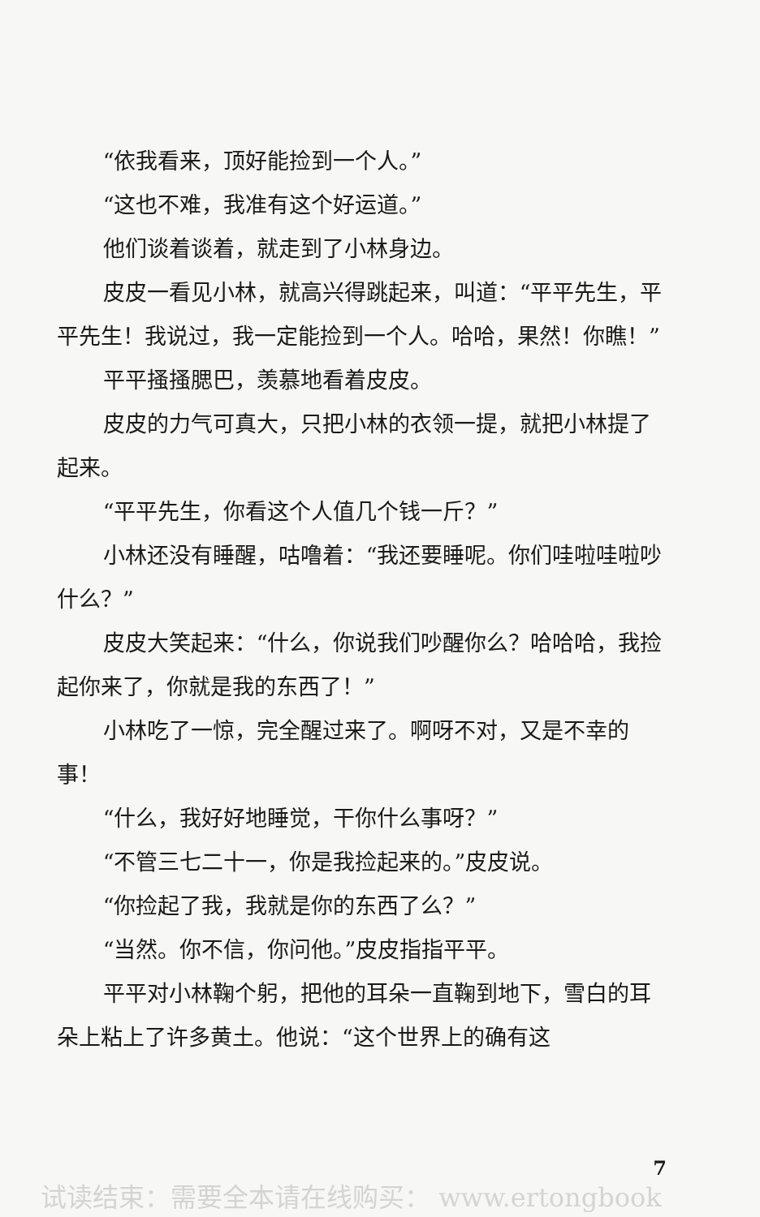“依我看来，顶好能捡到一个人。”
“这也不难，我准有这个好运道。”
他们谈着谈着，就走到了小林身边。
皮皮一看见小林，就高兴得跳起来，叫道：“平平先生，平平先生！我说过，我一定能捡到一个人。哈哈，果然！你瞧！”
平平搔搔腮巴，羡慕地看着皮皮。
皮皮的力气可真大，只把小林的衣领一提，就把小林提了起来。
“平平先生，你看这个人值几个钱一斤？”
小林还没有睡醒，咕噜着：“我还要睡呢。你们哇啦哇啦吵什么？”
皮皮大笑起来：“什么，你说我们吵醒你么？哈哈哈，我捡起你来了，你就是我的东西了！”
小林吃了一惊，完全醒过来了。啊呀不对，又是不幸的事！
“什么，我好好地睡觉，干你什么事呀？”
“不管三七二十一，你是我捡起来的。”皮皮说。
“你捡起了我，我就是你的东西了么？”
“当然。你不信，你问他。”皮皮指指平平。
平平对小林鞠个躬，把他的耳朵一直鞠到地下，雪白的耳朵上粘上了许多黄土。他说：“这个世界上的确有这
7
试读结束：需要全本请在线购买： www.ertongbook